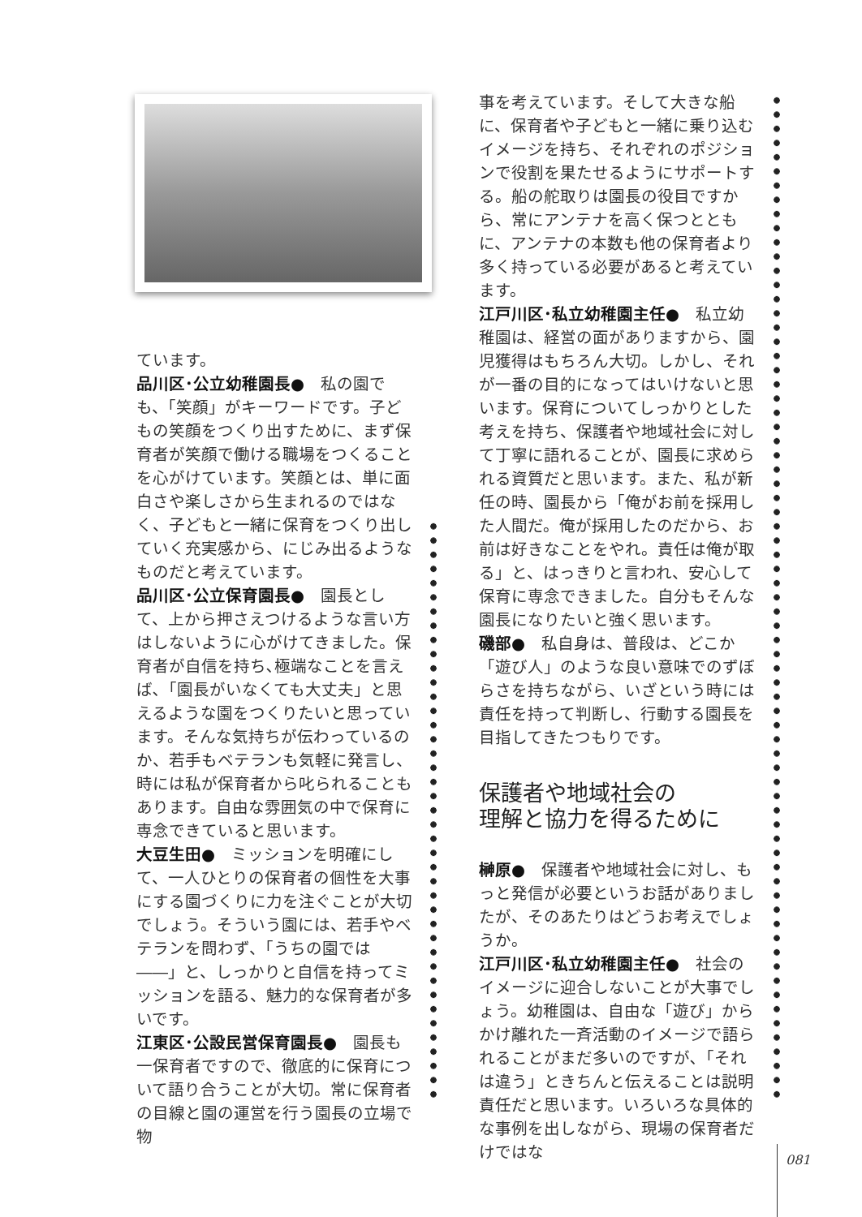ています。
品川区･公立幼稚園長●　私の園でも、「笑顔」がキーワードです。子どもの笑顔をつくり出すために、まず保育者が笑顔で働ける職場をつくることを心がけています。笑顔とは、単に面白さや楽しさから生まれるのではなく、子どもと一緒に保育をつくり出していく充実感から、にじみ出るようなものだと考えています。
品川区･公立保育園長●　園長として、上から押さえつけるような言い方はしないように心がけてきました。保育者が自信を持ち､極端なことを言えば､「園長がいなくても大丈夫」と思えるような園をつくりたいと思っています。そんな気持ちが伝わっているのか、若手もベテランも気軽に発言し、時には私が保育者から叱られることもあります。自由な雰囲気の中で保育に専念できていると思います。
大豆生田●　ミッションを明確にして、一人ひとりの保育者の個性を大事にする園づくりに力を注ぐことが大切でしょう。そういう園には、若手やベテランを問わず、「うちの園では――」と、しっかりと自信を持ってミッションを語る、魅力的な保育者が多いです。
江東区･公設民営保育園長●　園長も一保育者ですので、徹底的に保育について語り合うことが大切。常に保育者の目線と園の運営を行う園長の立場で物
事を考えています。そして大きな船に、保育者や子どもと一緒に乗り込むイメージを持ち、それぞれのポジションで役割を果たせるようにサポートする。船の舵取りは園長の役目ですから、常にアンテナを高く保つとともに、アンテナの本数も他の保育者より多く持っている必要があると考えています。
江戸川区･私立幼稚園主任●　私立幼稚園は、経営の面がありますから、園児獲得はもちろん大切。しかし、それが一番の目的になってはいけないと思います。保育についてしっかりとした考えを持ち、保護者や地域社会に対して丁寧に語れることが、園長に求められる資質だと思います。また、私が新任の時、園長から「俺がお前を採用した人間だ。俺が採用したのだから、お前は好きなことをやれ。責任は俺が取る」と、はっきりと言われ、安心して保育に専念できました。自分もそんな園長になりたいと強く思います。
磯部●　私自身は、普段は、どこか「遊び人」のような良い意味でのずぼらさを持ちながら、いざという時には責任を持って判断し、行動する園長を目指してきたつもりです。
保護者や地域社会の
理解と協力を得るために
榊原●　保護者や地域社会に対し、もっと発信が必要というお話がありましたが、そのあたりはどうお考えでしょうか。
江戸川区･私立幼稚園主任●　社会のイメージに迎合しないことが大事でしょう。幼稚園は、自由な「遊び」からかけ離れた一斉活動のイメージで語られることがまだ多いのですが､「それは違う」ときちんと伝えることは説明責任だと思います。いろいろな具体的な事例を出しながら、現場の保育者だけではな
081